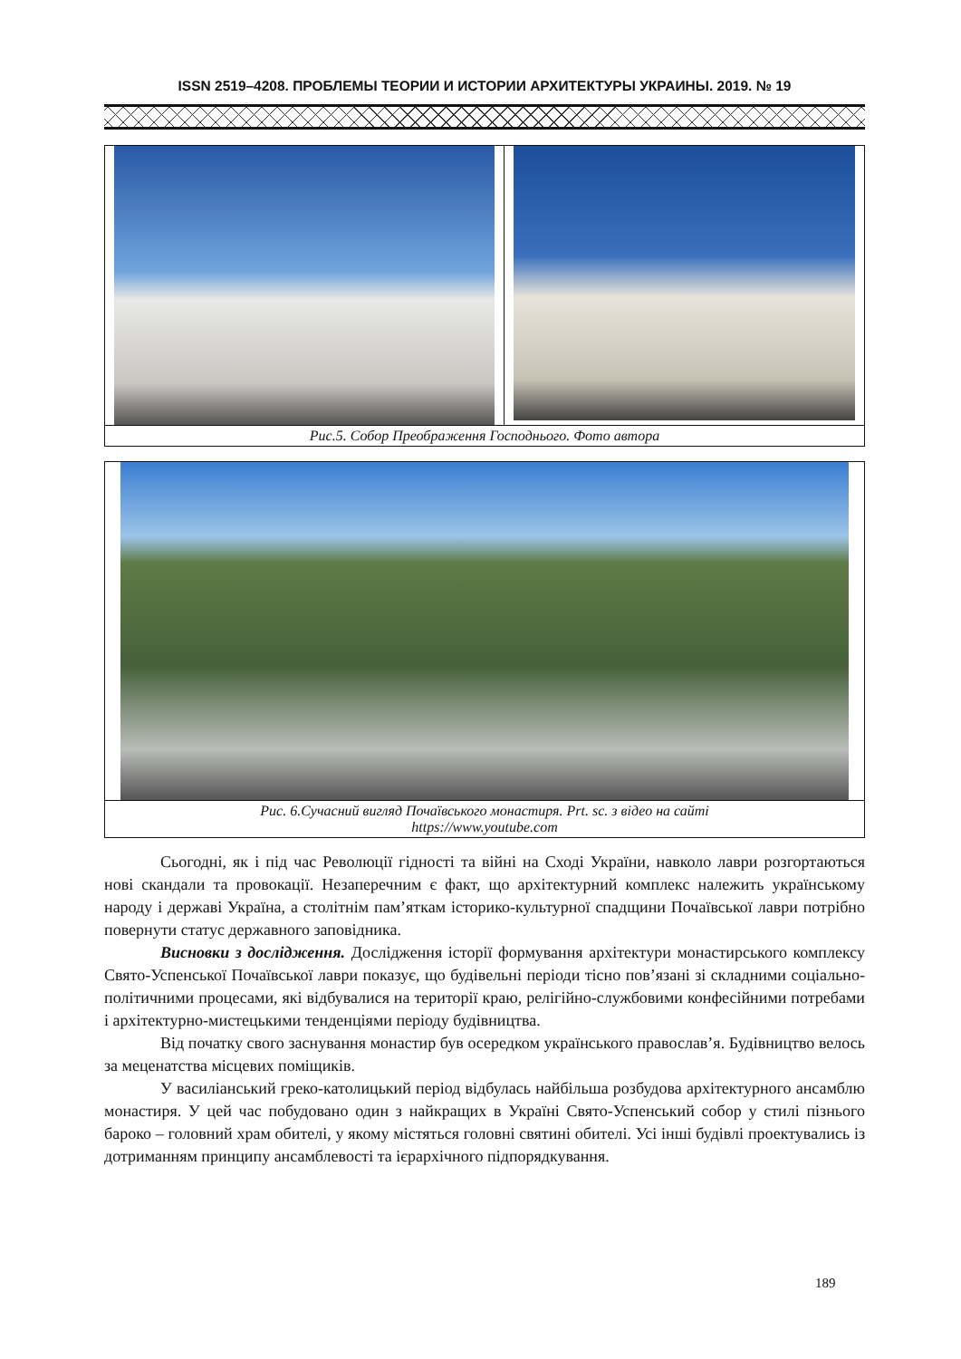ISSN 2519–4208. ПРОБЛЕМЫ ТЕОРИИ И ИСТОРИИ АРХИТЕКТУРЫ УКРАИНЫ. 2019. № 19
Рис.5. Собор Преображення Господнього. Фото автора
Рис. 6.Сучасний вигляд Почаївського монастиря. Prt. sc. з відео на сайті
https://www.youtube.com
Сьогодні, як і під час Революції гідності та війні на Сході України, навколо лаври розгортаються нові скандали та провокації. Незаперечним є факт, що архітектурний комплекс належить українському народу і державі Україна, а столітнім пам’яткам історико-культурної спадщини Почаївської лаври потрібно повернути статус державного заповідника.
Висновки з дослідження. Дослідження історії формування архітектури монастирського комплексу Свято-Успенської Почаївської лаври показує, що будівельні періоди тісно пов’язані зі складними соціально-політичними процесами, які відбувалися на території краю, релігійно-службовими конфесійними потребами і архітектурно-мистецькими тенденціями періоду будівництва.
Від початку свого заснування монастир був осередком українського православ’я. Будівництво велось за меценатства місцевих поміщиків.
У василіанський греко-католицький період відбулась найбільша розбудова архітектурного ансамблю монастиря. У цей час побудовано один з найкращих в Україні Свято-Успенський собор у стилі пізнього бароко – головний храм обителі, у якому містяться головні святині обителі. Усі інші будівлі проектувались із дотриманням принципу ансамблевості та ієрархічного підпорядкування.
189